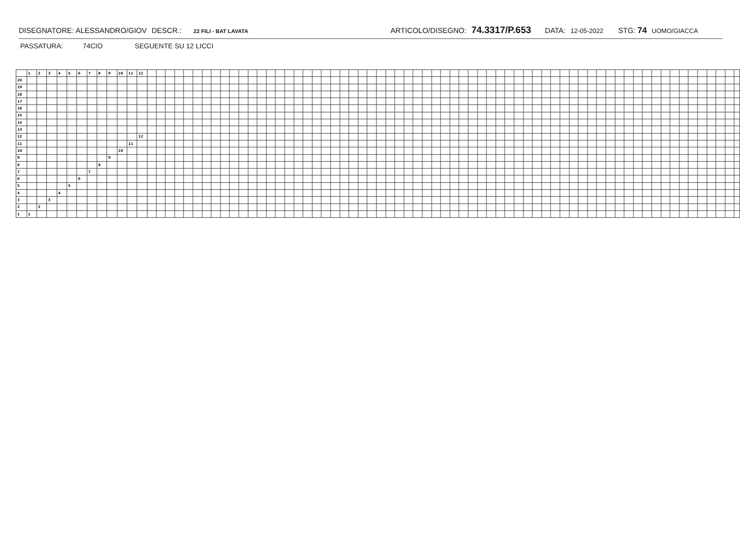DISEGNATORE: ALESSANDRO/GIOV DESCR.: 22 FILI - BAT LAVATA ARTICOLO/DISEGNO: 74.3317/P.653 DATA: 12-05-2022 STG: 74 UOMO/GIACCA
PASSATURA: 74CIO SEGUENTE SU 12 LICCI
| | 1 | 2 | 3 | 4 | 5 | 6 | 7 | 8 | 9 | 10 | 11 | 12 | |
| 20 | | | | | | | | | | | | | |
| 19 | | | | | | | | | | | | | |
| 18 | | | | | | | | | | | | | |
| 17 | | | | | | | | | | | | | |
| 16 | | | | | | | | | | | | | |
| 15 | | | | | | | | | | | | | |
| 14 | | | | | | | | | | | | | |
| 13 | | | | | | | | | | | | | |
| 12 | | | | | | | | | | | | 12 | |
| 11 | | | | | | | | | | | 11 | | |
| 10 | | | | | | | | | | 10 | | | |
| 9 | | | | | | | | | 9 | | | | |
| 8 | | | | | | | | 8 | | | | | |
| 7 | | | | | | | 7 | | | | | | |
| 6 | | | | | | 6 | | | | | | | |
| 5 | | | | | 5 | | | | | | | | |
| 4 | | | | 4 | | | | | | | | | |
| 3 | | | 3 | | | | | | | | | | |
| 2 | | 2 | | | | | | | | | | | |
| 1 | 1 | | | | | | | | | | | | |